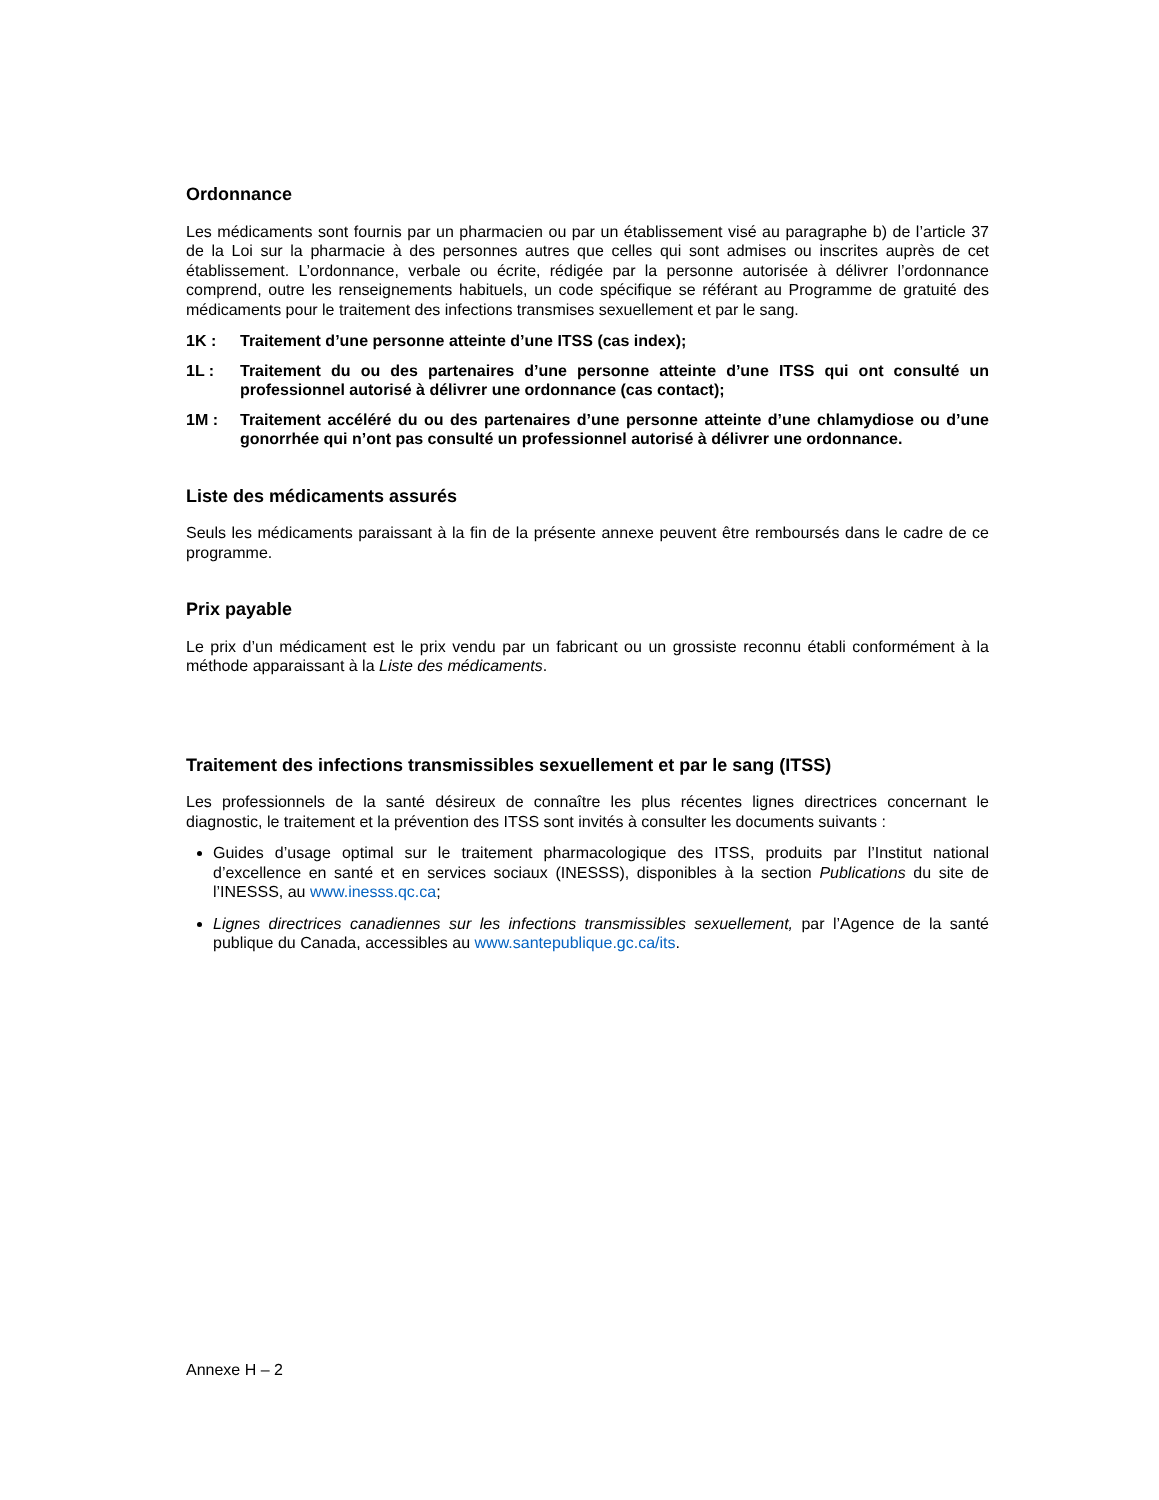Ordonnance
Les médicaments sont fournis par un pharmacien ou par un établissement visé au paragraphe b) de l’article 37 de la Loi sur la pharmacie à des personnes autres que celles qui sont admises ou inscrites auprès de cet établissement. L’ordonnance, verbale ou écrite, rédigée par la personne autorisée à délivrer l’ordonnance comprend, outre les renseignements habituels, un code spécifique se référant au Programme de gratuité des médicaments pour le traitement des infections transmises sexuellement et par le sang.
1K : Traitement d’une personne atteinte d’une ITSS (cas index);
1L : Traitement du ou des partenaires d’une personne atteinte d’une ITSS qui ont consulté un professionnel autorisé à délivrer une ordonnance (cas contact);
1M : Traitement accéléré du ou des partenaires d’une personne atteinte d’une chlamydiose ou d’une gonorrhée qui n’ont pas consulté un professionnel autorisé à délivrer une ordonnance.
Liste des médicaments assurés
Seuls les médicaments paraissant à la fin de la présente annexe peuvent être remboursés dans le cadre de ce programme.
Prix payable
Le prix d’un médicament est le prix vendu par un fabricant ou un grossiste reconnu établi conformément à la méthode apparaissant à la Liste des médicaments.
Traitement des infections transmissibles sexuellement et par le sang (ITSS)
Les professionnels de la santé désireux de connaître les plus récentes lignes directrices concernant le diagnostic, le traitement et la prévention des ITSS sont invités à consulter les documents suivants :
Guides d’usage optimal sur le traitement pharmacologique des ITSS, produits par l’Institut national d’excellence en santé et en services sociaux (INESSS), disponibles à la section Publications du site de l’INESSS, au www.inesss.qc.ca;
Lignes directrices canadiennes sur les infections transmissibles sexuellement, par l’Agence de la santé publique du Canada, accessibles au www.santepublique.gc.ca/its.
Annexe H – 2